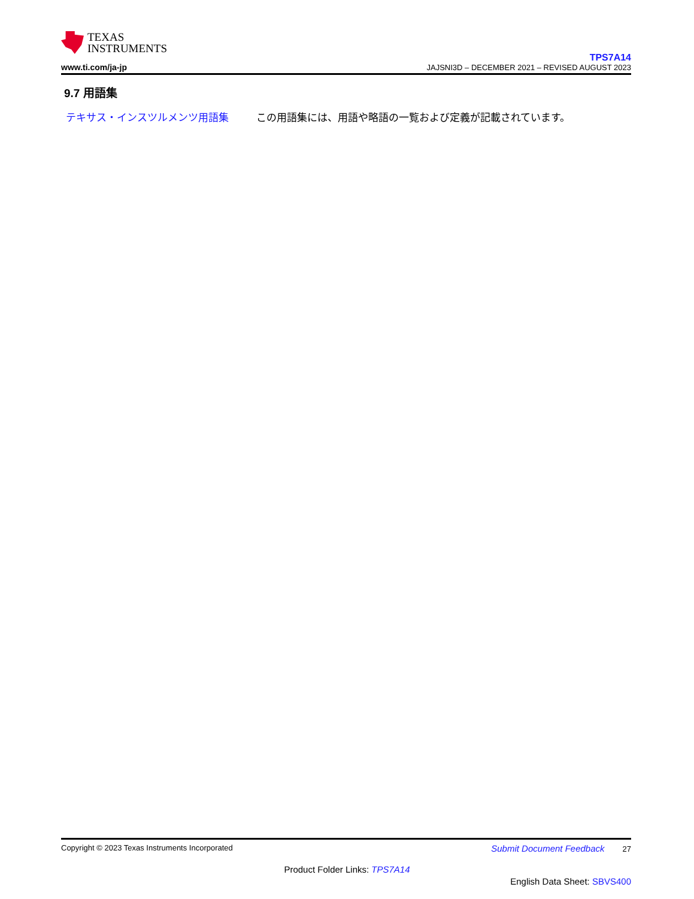TEXAS
INSTRUMENTS
www.ti.com/ja-jp
TPS7A14
JAJSNI3D – DECEMBER 2021 – REVISED AUGUST 2023
9.7 用語集
テキサス・インスツルメンツ用語集 この用語集には、用語や略語の一覧および定義が記載されています。
Copyright © 2023 Texas Instruments Incorporated Submit Document Feedback 27
Product Folder Links: TPS7A14
English Data Sheet: SBVS400